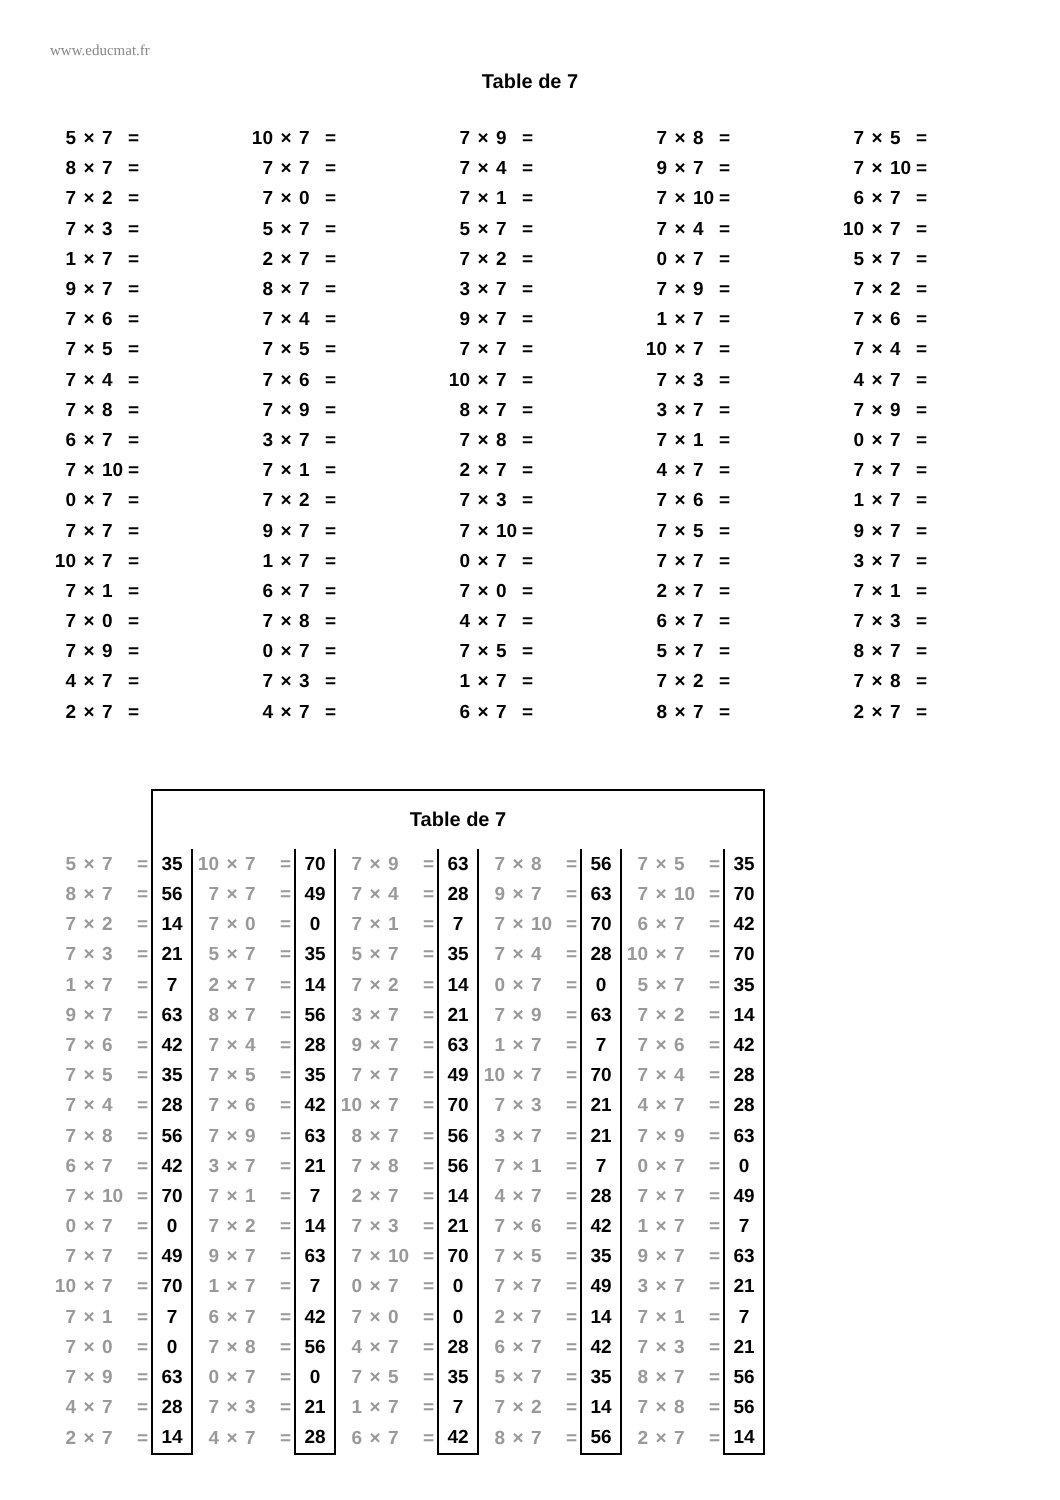www.educmat.fr
Table de 7
| 5 | × | 7 | = | | 10 | × | 7 | = | | 7 | × | 9 | = | | 7 | × | 8 | = | | 7 | × | 5 | = |
| 8 | × | 7 | = | | 7 | × | 7 | = | | 7 | × | 4 | = | | 9 | × | 7 | = | | 7 | × | 10 | = |
| 7 | × | 2 | = | | 7 | × | 0 | = | | 7 | × | 1 | = | | 7 | × | 10 | = | | 6 | × | 7 | = |
| 7 | × | 3 | = | | 5 | × | 7 | = | | 5 | × | 7 | = | | 7 | × | 4 | = | | 10 | × | 7 | = |
| 1 | × | 7 | = | | 2 | × | 7 | = | | 7 | × | 2 | = | | 0 | × | 7 | = | | 5 | × | 7 | = |
| 9 | × | 7 | = | | 8 | × | 7 | = | | 3 | × | 7 | = | | 7 | × | 9 | = | | 7 | × | 2 | = |
| 7 | × | 6 | = | | 7 | × | 4 | = | | 9 | × | 7 | = | | 1 | × | 7 | = | | 7 | × | 6 | = |
| 7 | × | 5 | = | | 7 | × | 5 | = | | 7 | × | 7 | = | | 10 | × | 7 | = | | 7 | × | 4 | = |
| 7 | × | 4 | = | | 7 | × | 6 | = | | 10 | × | 7 | = | | 7 | × | 3 | = | | 4 | × | 7 | = |
| 7 | × | 8 | = | | 7 | × | 9 | = | | 8 | × | 7 | = | | 3 | × | 7 | = | | 7 | × | 9 | = |
| 6 | × | 7 | = | | 3 | × | 7 | = | | 7 | × | 8 | = | | 7 | × | 1 | = | | 0 | × | 7 | = |
| 7 | × | 10 | = | | 7 | × | 1 | = | | 2 | × | 7 | = | | 4 | × | 7 | = | | 7 | × | 7 | = |
| 0 | × | 7 | = | | 7 | × | 2 | = | | 7 | × | 3 | = | | 7 | × | 6 | = | | 1 | × | 7 | = |
| 7 | × | 7 | = | | 9 | × | 7 | = | | 7 | × | 10 | = | | 7 | × | 5 | = | | 9 | × | 7 | = |
| 10 | × | 7 | = | | 1 | × | 7 | = | | 0 | × | 7 | = | | 7 | × | 7 | = | | 3 | × | 7 | = |
| 7 | × | 1 | = | | 6 | × | 7 | = | | 7 | × | 0 | = | | 2 | × | 7 | = | | 7 | × | 1 | = |
| 7 | × | 0 | = | | 7 | × | 8 | = | | 4 | × | 7 | = | | 6 | × | 7 | = | | 7 | × | 3 | = |
| 7 | × | 9 | = | | 0 | × | 7 | = | | 7 | × | 5 | = | | 5 | × | 7 | = | | 8 | × | 7 | = |
| 4 | × | 7 | = | | 7 | × | 3 | = | | 1 | × | 7 | = | | 7 | × | 2 | = | | 7 | × | 8 | = |
| 2 | × | 7 | = | | 4 | × | 7 | = | | 6 | × | 7 | = | | 8 | × | 7 | = | | 2 | × | 7 | = |
| | | | | Table de 7 | | | | | | | | | | | | | | | | | | | | |
| 5 | × | 7 | = | 35 | 10 | × | 7 | = | 70 | 7 | × | 9 | = | 63 | 7 | × | 8 | = | 56 | 7 | × | 5 | = | 35 |
| 8 | × | 7 | = | 56 | 7 | × | 7 | = | 49 | 7 | × | 4 | = | 28 | 9 | × | 7 | = | 63 | 7 | × | 10 | = | 70 |
| 7 | × | 2 | = | 14 | 7 | × | 0 | = | 0 | 7 | × | 1 | = | 7 | 7 | × | 10 | = | 70 | 6 | × | 7 | = | 42 |
| 7 | × | 3 | = | 21 | 5 | × | 7 | = | 35 | 5 | × | 7 | = | 35 | 7 | × | 4 | = | 28 | 10 | × | 7 | = | 70 |
| 1 | × | 7 | = | 7 | 2 | × | 7 | = | 14 | 7 | × | 2 | = | 14 | 0 | × | 7 | = | 0 | 5 | × | 7 | = | 35 |
| 9 | × | 7 | = | 63 | 8 | × | 7 | = | 56 | 3 | × | 7 | = | 21 | 7 | × | 9 | = | 63 | 7 | × | 2 | = | 14 |
| 7 | × | 6 | = | 42 | 7 | × | 4 | = | 28 | 9 | × | 7 | = | 63 | 1 | × | 7 | = | 7 | 7 | × | 6 | = | 42 |
| 7 | × | 5 | = | 35 | 7 | × | 5 | = | 35 | 7 | × | 7 | = | 49 | 10 | × | 7 | = | 70 | 7 | × | 4 | = | 28 |
| 7 | × | 4 | = | 28 | 7 | × | 6 | = | 42 | 10 | × | 7 | = | 70 | 7 | × | 3 | = | 21 | 4 | × | 7 | = | 28 |
| 7 | × | 8 | = | 56 | 7 | × | 9 | = | 63 | 8 | × | 7 | = | 56 | 3 | × | 7 | = | 21 | 7 | × | 9 | = | 63 |
| 6 | × | 7 | = | 42 | 3 | × | 7 | = | 21 | 7 | × | 8 | = | 56 | 7 | × | 1 | = | 7 | 0 | × | 7 | = | 0 |
| 7 | × | 10 | = | 70 | 7 | × | 1 | = | 7 | 2 | × | 7 | = | 14 | 4 | × | 7 | = | 28 | 7 | × | 7 | = | 49 |
| 0 | × | 7 | = | 0 | 7 | × | 2 | = | 14 | 7 | × | 3 | = | 21 | 7 | × | 6 | = | 42 | 1 | × | 7 | = | 7 |
| 7 | × | 7 | = | 49 | 9 | × | 7 | = | 63 | 7 | × | 10 | = | 70 | 7 | × | 5 | = | 35 | 9 | × | 7 | = | 63 |
| 10 | × | 7 | = | 70 | 1 | × | 7 | = | 7 | 0 | × | 7 | = | 0 | 7 | × | 7 | = | 49 | 3 | × | 7 | = | 21 |
| 7 | × | 1 | = | 7 | 6 | × | 7 | = | 42 | 7 | × | 0 | = | 0 | 2 | × | 7 | = | 14 | 7 | × | 1 | = | 7 |
| 7 | × | 0 | = | 0 | 7 | × | 8 | = | 56 | 4 | × | 7 | = | 28 | 6 | × | 7 | = | 42 | 7 | × | 3 | = | 21 |
| 7 | × | 9 | = | 63 | 0 | × | 7 | = | 0 | 7 | × | 5 | = | 35 | 5 | × | 7 | = | 35 | 8 | × | 7 | = | 56 |
| 4 | × | 7 | = | 28 | 7 | × | 3 | = | 21 | 1 | × | 7 | = | 7 | 7 | × | 2 | = | 14 | 7 | × | 8 | = | 56 |
| 2 | × | 7 | = | 14 | 4 | × | 7 | = | 28 | 6 | × | 7 | = | 42 | 8 | × | 7 | = | 56 | 2 | × | 7 | = | 14 |